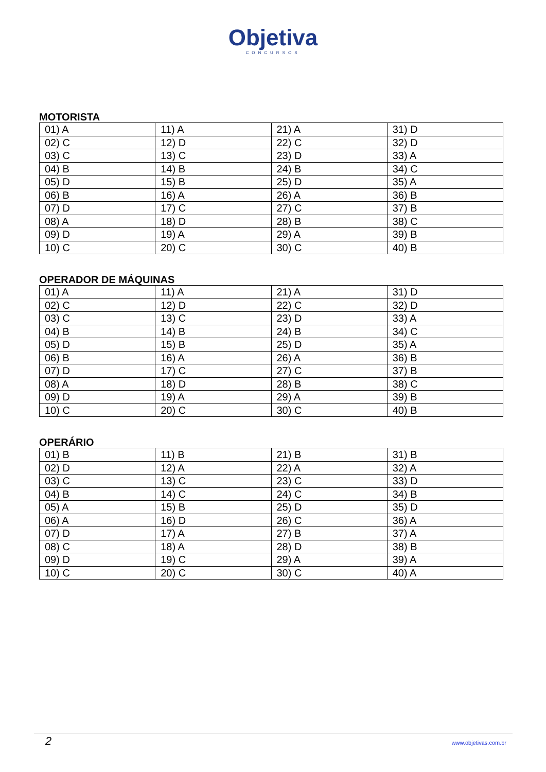Objetiva
CONCURSOS
MOTORISTA
| 01) A | 11) A | 21) A | 31) D |
| 02) C | 12) D | 22) C | 32) D |
| 03) C | 13) C | 23) D | 33) A |
| 04) B | 14) B | 24) B | 34) C |
| 05) D | 15) B | 25) D | 35) A |
| 06) B | 16) A | 26) A | 36) B |
| 07) D | 17) C | 27) C | 37) B |
| 08) A | 18) D | 28) B | 38) C |
| 09) D | 19) A | 29) A | 39) B |
| 10) C | 20) C | 30) C | 40) B |
OPERADOR DE MÁQUINAS
| 01) A | 11) A | 21) A | 31) D |
| 02) C | 12) D | 22) C | 32) D |
| 03) C | 13) C | 23) D | 33) A |
| 04) B | 14) B | 24) B | 34) C |
| 05) D | 15) B | 25) D | 35) A |
| 06) B | 16) A | 26) A | 36) B |
| 07) D | 17) C | 27) C | 37) B |
| 08) A | 18) D | 28) B | 38) C |
| 09) D | 19) A | 29) A | 39) B |
| 10) C | 20) C | 30) C | 40) B |
OPERÁRIO
| 01) B | 11) B | 21) B | 31) B |
| 02) D | 12) A | 22) A | 32) A |
| 03) C | 13) C | 23) C | 33) D |
| 04) B | 14) C | 24) C | 34) B |
| 05) A | 15) B | 25) D | 35) D |
| 06) A | 16) D | 26) C | 36) A |
| 07) D | 17) A | 27) B | 37) A |
| 08) C | 18) A | 28) D | 38) B |
| 09) D | 19) C | 29) A | 39) A |
| 10) C | 20) C | 30) C | 40) A |
2 www.objetivas.com.br